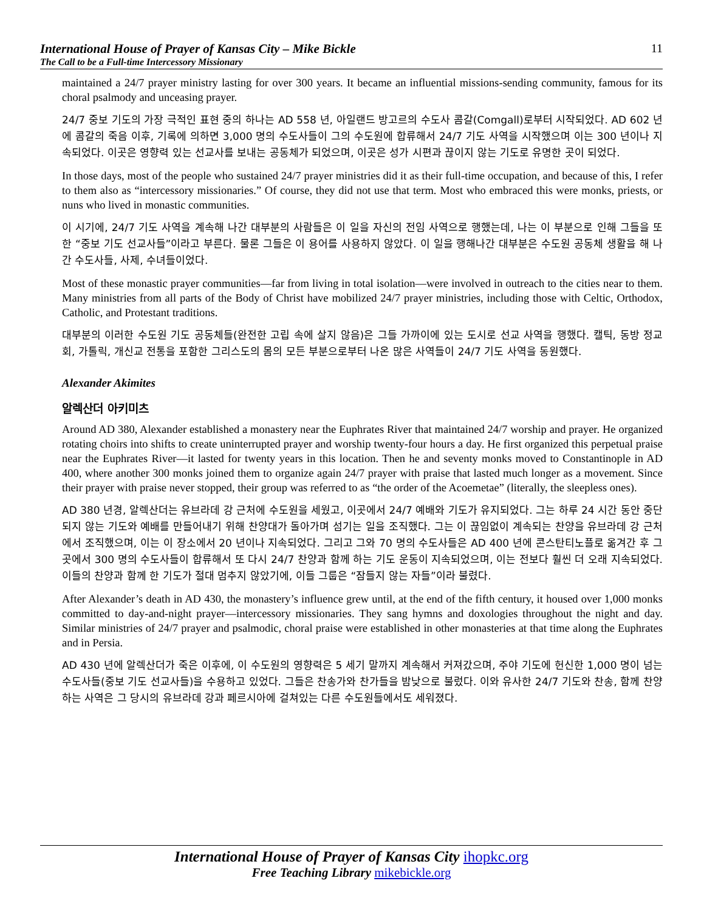International House of Prayer of Kansas City – Mike Bickle
The Call to be a Full-time Intercessory Missionary
11
maintained a 24/7 prayer ministry lasting for over 300 years. It became an influential missions-sending community, famous for its choral psalmody and unceasing prayer.
24/7 중보 기도의 가장 극적인 표현 중의 하나는 AD 558 년, 아일랜드 방고르의 수도사 콤갈(Comgall)로부터 시작되었다. AD 602 년에 콤갈의 죽음 이후, 기록에 의하면 3,000 명의 수도사들이 그의 수도원에 합류해서 24/7 기도 사역을 시작했으며 이는 300 년이나 지속되었다. 이곳은 영향력 있는 선교사를 보내는 공동체가 되었으며, 이곳은 성가 시편과 끊이지 않는 기도로 유명한 곳이 되었다.
In those days, most of the people who sustained 24/7 prayer ministries did it as their full-time occupation, and because of this, I refer to them also as “intercessory missionaries.” Of course, they did not use that term. Most who embraced this were monks, priests, or nuns who lived in monastic communities.
이 시기에, 24/7 기도 사역을 계속해 나간 대부분의 사람들은 이 일을 자신의 전임 사역으로 행했는데, 나는 이 부분으로 인해 그들을 또한 “중보 기도 선교사들”이라고 부른다. 물론 그들은 이 용어를 사용하지 않았다. 이 일을 행해나간 대부분은 수도원 공동체 생활을 해 나간 수도사들, 사제, 수녀들이었다.
Most of these monastic prayer communities—far from living in total isolation—were involved in outreach to the cities near to them. Many ministries from all parts of the Body of Christ have mobilized 24/7 prayer ministries, including those with Celtic, Orthodox, Catholic, and Protestant traditions.
대부분의 이러한 수도원 기도 공동체들(완전한 고립 속에 살지 않음)은 그들 가까이에 있는 도시로 선교 사역을 행했다. 캘틱, 동방 정교회, 가톨릭, 개신교 전통을 포함한 그리스도의 몸의 모든 부분으로부터 나온 많은 사역들이 24/7 기도 사역을 동원했다.
Alexander Akimites
알렉산더 아키미츠
Around AD 380, Alexander established a monastery near the Euphrates River that maintained 24/7 worship and prayer. He organized rotating choirs into shifts to create uninterrupted prayer and worship twenty-four hours a day. He first organized this perpetual praise near the Euphrates River—it lasted for twenty years in this location. Then he and seventy monks moved to Constantinople in AD 400, where another 300 monks joined them to organize again 24/7 prayer with praise that lasted much longer as a movement. Since their prayer with praise never stopped, their group was referred to as “the order of the Acoemetae” (literally, the sleepless ones).
AD 380 년경, 알렉산더는 유브라데 강 근처에 수도원을 세웠고, 이곳에서 24/7 예배와 기도가 유지되었다. 그는 하루 24 시간 동안 중단되지 않는 기도와 예배를 만들어내기 위해 찬양대가 돌아가며 섬기는 일을 조직했다. 그는 이 끊임없이 계속되는 찬양을 유브라데 강 근처에서 조직했으며, 이는 이 장소에서 20 년이나 지속되었다. 그리고 그와 70 명의 수도사들은 AD 400 년에 콘스탄티노플로 옮겨간 후 그곳에서 300 명의 수도사들이 합류해서 또 다시 24/7 찬양과 함께 하는 기도 운동이 지속되었으며, 이는 전보다 훨씬 더 오래 지속되었다. 이들의 찬양과 함께 한 기도가 절대 멈추지 않았기에, 이들 그룹은 “잠들지 않는 자들”이라 불렸다.
After Alexander’s death in AD 430, the monastery’s influence grew until, at the end of the fifth century, it housed over 1,000 monks committed to day-and-night prayer—intercessory missionaries. They sang hymns and doxologies throughout the night and day. Similar ministries of 24/7 prayer and psalmodic, choral praise were established in other monasteries at that time along the Euphrates and in Persia.
AD 430 년에 알렉산더가 죽은 이후에, 이 수도원의 영향력은 5 세기 말까지 계속해서 커져갔으며, 주야 기도에 헌신한 1,000 명이 넘는 수도사들(중보 기도 선교사들)을 수용하고 있었다. 그들은 찬송가와 찬가들을 밤낮으로 불렀다. 이와 유사한 24/7 기도와 찬송, 함께 찬양하는 사역은 그 당시의 유브라데 강과 페르시아에 걸쳐있는 다른 수도원들에서도 세워졌다.
International House of Prayer of Kansas City ihopkc.org
Free Teaching Library mikebickle.org